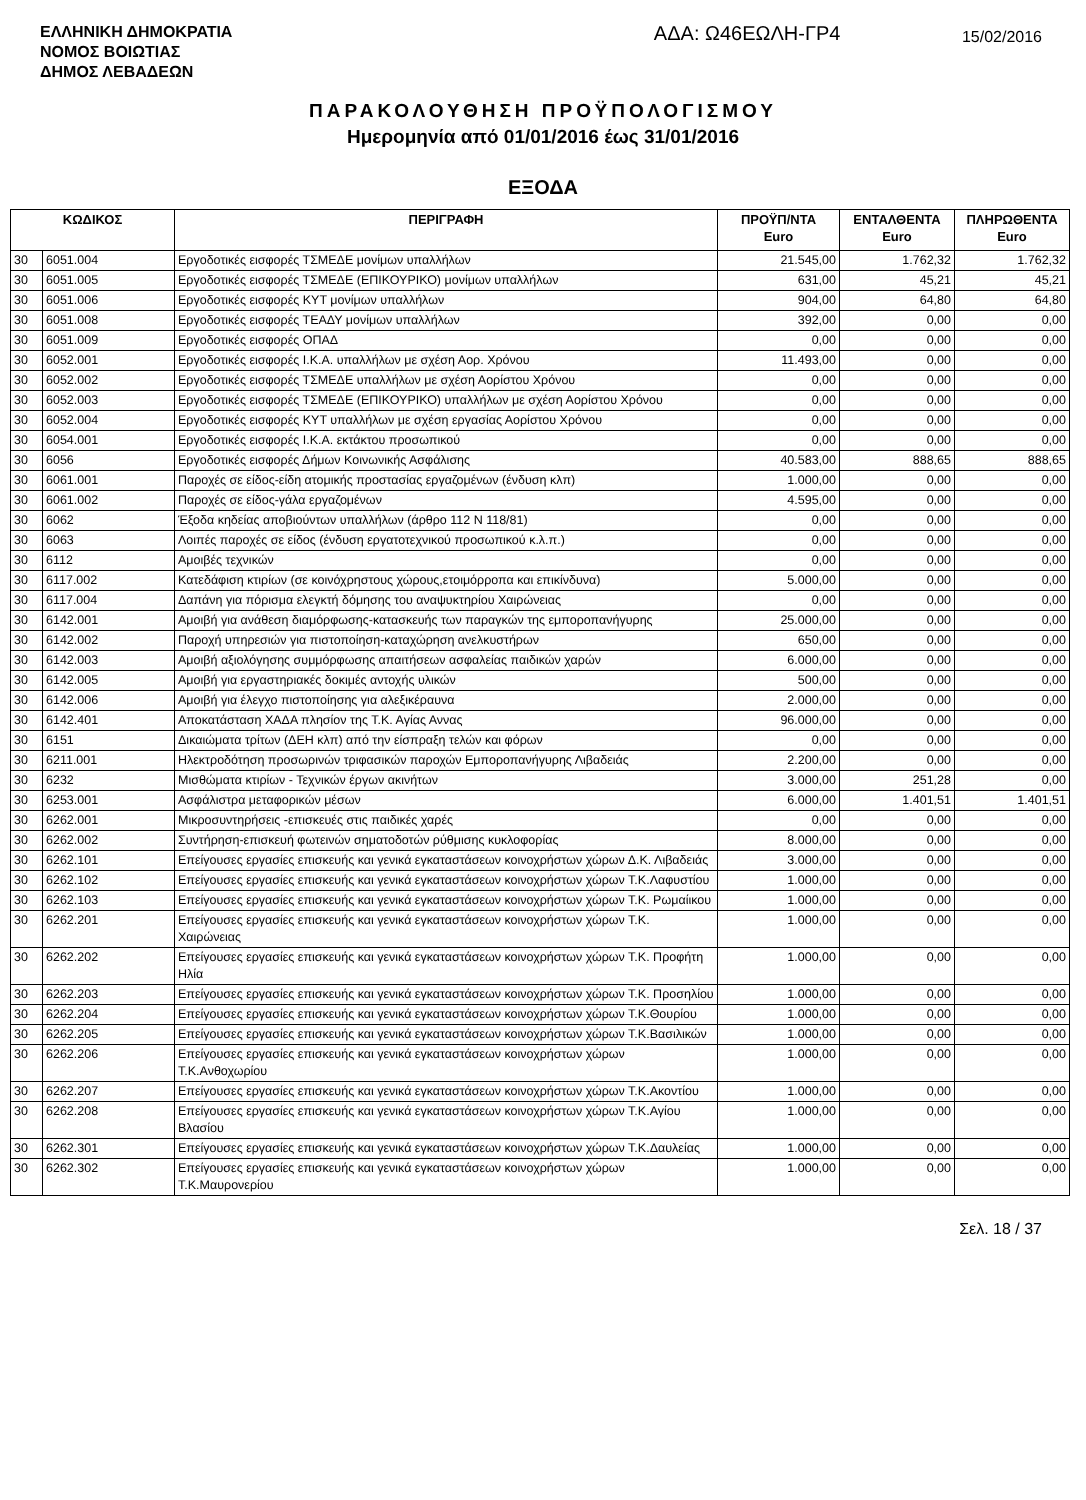ΕΛΛΗΝΙΚΗ ΔΗΜΟΚΡΑΤΙΑ
ΝΟΜΟΣ ΒΟΙΩΤΙΑΣ
ΔΗΜΟΣ ΛΕΒΑΔΕΩΝ
ΑΔΑ: Ω46ΕΩΛΗ-ΓΡ4
15/02/2016
ΠΑΡΑΚΟΛΟΥΘΗΣΗ ΠΡΟΫΠΟΛΟΓΙΣΜΟΥ
Ημερομηνία από 01/01/2016 έως 31/01/2016
ΕΞΟΔΑ
| ΚΩΔΙΚΟΣ | | ΠΕΡΙΓΡΑΦΗ | ΠΡΟΫΠ/ΝΤΑ Euro | ΕΝΤΑΛΘΕΝΤΑ Euro | ΠΛΗΡΩΘΕΝΤΑ Euro |
| --- | --- | --- | --- | --- | --- |
| 30 | 6051.004 | Εργοδοτικές εισφορές ΤΣΜΕΔΕ μονίμων υπαλλήλων | 21.545,00 | 1.762,32 | 1.762,32 |
| 30 | 6051.005 | Εργοδοτικές εισφορές ΤΣΜΕΔΕ (ΕΠΙΚΟΥΡΙΚΟ) μονίμων υπαλλήλων | 631,00 | 45,21 | 45,21 |
| 30 | 6051.006 | Εργοδοτικές εισφορές ΚΥΤ μονίμων υπαλλήλων | 904,00 | 64,80 | 64,80 |
| 30 | 6051.008 | Εργοδοτικές εισφορές ΤΕΑΔΥ μονίμων υπαλλήλων | 392,00 | 0,00 | 0,00 |
| 30 | 6051.009 | Εργοδοτικές εισφορές ΟΠΑΔ | 0,00 | 0,00 | 0,00 |
| 30 | 6052.001 | Εργοδοτικές εισφορές Ι.Κ.Α. υπαλλήλων με σχέση Αορ. Χρόνου | 11.493,00 | 0,00 | 0,00 |
| 30 | 6052.002 | Εργοδοτικές εισφορές ΤΣΜΕΔΕ υπαλλήλων με σχέση Αορίστου Χρόνου | 0,00 | 0,00 | 0,00 |
| 30 | 6052.003 | Εργοδοτικές εισφορές ΤΣΜΕΔΕ (ΕΠΙΚΟΥΡΙΚΟ) υπαλλήλων με σχέση Αορίστου Χρόνου | 0,00 | 0,00 | 0,00 |
| 30 | 6052.004 | Εργοδοτικές εισφορές ΚΥΤ υπαλλήλων με σχέση εργασίας Αορίστου Χρόνου | 0,00 | 0,00 | 0,00 |
| 30 | 6054.001 | Εργοδοτικές εισφορές Ι.Κ.Α. εκτάκτου προσωπικού | 0,00 | 0,00 | 0,00 |
| 30 | 6056 | Εργοδοτικές εισφορές Δήμων Κοινωνικής Ασφάλισης | 40.583,00 | 888,65 | 888,65 |
| 30 | 6061.001 | Παροχές σε είδος-είδη ατομικής προστασίας εργαζομένων (ένδυση κλπ) | 1.000,00 | 0,00 | 0,00 |
| 30 | 6061.002 | Παροχές σε είδος-γάλα εργαζομένων | 4.595,00 | 0,00 | 0,00 |
| 30 | 6062 | Έξοδα κηδείας αποβιούντων υπαλλήλων (άρθρο 112 Ν 118/81) | 0,00 | 0,00 | 0,00 |
| 30 | 6063 | Λοιπές παροχές σε είδος (ένδυση εργατοτεχνικού προσωπικού κ.λ.π.) | 0,00 | 0,00 | 0,00 |
| 30 | 6112 | Αμοιβές τεχνικών | 0,00 | 0,00 | 0,00 |
| 30 | 6117.002 | Κατεδάφιση κτιρίων (σε κοινόχρηστους χώρους,ετοιμόρροπα και επικίνδυνα) | 5.000,00 | 0,00 | 0,00 |
| 30 | 6117.004 | Δαπάνη για πόρισμα ελεγκτή δόμησης του αναψυκτηρίου Χαιρώνειας | 0,00 | 0,00 | 0,00 |
| 30 | 6142.001 | Αμοιβή για ανάθεση διαμόρφωσης-κατασκευής των παραγκών της εμποροπανήγυρης | 25.000,00 | 0,00 | 0,00 |
| 30 | 6142.002 | Παροχή υπηρεσιών για πιστοποίηση-καταχώρηση ανελκυστήρων | 650,00 | 0,00 | 0,00 |
| 30 | 6142.003 | Αμοιβή αξιολόγησης συμμόρφωσης απαιτήσεων ασφαλείας παιδικών χαρών | 6.000,00 | 0,00 | 0,00 |
| 30 | 6142.005 | Αμοιβή για εργαστηριακές δοκιμές αντοχής υλικών | 500,00 | 0,00 | 0,00 |
| 30 | 6142.006 | Αμοιβή για έλεγχο πιστοποίησης για αλεξικέραυνα | 2.000,00 | 0,00 | 0,00 |
| 30 | 6142.401 | Αποκατάσταση ΧΑΔΑ πλησίον της Τ.Κ. Αγίας Αννας | 96.000,00 | 0,00 | 0,00 |
| 30 | 6151 | Δικαιώματα τρίτων (ΔΕΗ κλπ) από την είσπραξη τελών και φόρων | 0,00 | 0,00 | 0,00 |
| 30 | 6211.001 | Ηλεκτροδότηση προσωρινών τριφασικών παροχών Εμποροπανήγυρης Λιβαδειάς | 2.200,00 | 0,00 | 0,00 |
| 30 | 6232 | Μισθώματα κτιρίων - Τεχνικών έργων ακινήτων | 3.000,00 | 251,28 | 0,00 |
| 30 | 6253.001 | Ασφάλιστρα μεταφορικών μέσων | 6.000,00 | 1.401,51 | 1.401,51 |
| 30 | 6262.001 | Μικροσυντηρήσεις -επισκευές στις παιδικές χαρές | 0,00 | 0,00 | 0,00 |
| 30 | 6262.002 | Συντήρηση-επισκευή φωτεινών σηματοδοτών ρύθμισης κυκλοφορίας | 8.000,00 | 0,00 | 0,00 |
| 30 | 6262.101 | Επείγουσες εργασίες επισκευής και γενικά εγκαταστάσεων κοινοχρήστων χώρων Δ.Κ. Λιβαδειάς | 3.000,00 | 0,00 | 0,00 |
| 30 | 6262.102 | Επείγουσες εργασίες επισκευής και γενικά εγκαταστάσεων κοινοχρήστων χώρων Τ.Κ.Λαφυστίου | 1.000,00 | 0,00 | 0,00 |
| 30 | 6262.103 | Επείγουσες εργασίες επισκευής και γενικά εγκαταστάσεων κοινοχρήστων χώρων Τ.Κ. Ρωμαίικου | 1.000,00 | 0,00 | 0,00 |
| 30 | 6262.201 | Επείγουσες εργασίες επισκευής και γενικά εγκαταστάσεων κοινοχρήστων χώρων Τ.Κ. Χαιρώνειας | 1.000,00 | 0,00 | 0,00 |
| 30 | 6262.202 | Επείγουσες εργασίες επισκευής και γενικά εγκαταστάσεων κοινοχρήστων χώρων Τ.Κ. Προφήτη Ηλία | 1.000,00 | 0,00 | 0,00 |
| 30 | 6262.203 | Επείγουσες εργασίες επισκευής και γενικά εγκαταστάσεων κοινοχρήστων χώρων Τ.Κ. Προσηλίου | 1.000,00 | 0,00 | 0,00 |
| 30 | 6262.204 | Επείγουσες εργασίες επισκευής και γενικά εγκαταστάσεων κοινοχρήστων χώρων Τ.Κ.Θουρίου | 1.000,00 | 0,00 | 0,00 |
| 30 | 6262.205 | Επείγουσες εργασίες επισκευής και γενικά εγκαταστάσεων κοινοχρήστων χώρων Τ.Κ.Βασιλικών | 1.000,00 | 0,00 | 0,00 |
| 30 | 6262.206 | Επείγουσες εργασίες επισκευής και γενικά εγκαταστάσεων κοινοχρήστων χώρων Τ.Κ.Ανθοχωρίου | 1.000,00 | 0,00 | 0,00 |
| 30 | 6262.207 | Επείγουσες εργασίες επισκευής και γενικά εγκαταστάσεων κοινοχρήστων χώρων Τ.Κ.Ακοντίου | 1.000,00 | 0,00 | 0,00 |
| 30 | 6262.208 | Επείγουσες εργασίες επισκευής και γενικά εγκαταστάσεων κοινοχρήστων χώρων Τ.Κ.Αγίου Βλασίου | 1.000,00 | 0,00 | 0,00 |
| 30 | 6262.301 | Επείγουσες εργασίες επισκευής και γενικά εγκαταστάσεων κοινοχρήστων χώρων Τ.Κ.Δαυλείας | 1.000,00 | 0,00 | 0,00 |
| 30 | 6262.302 | Επείγουσες εργασίες επισκευής και γενικά εγκαταστάσεων κοινοχρήστων χώρων Τ.Κ.Μαυρονερίου | 1.000,00 | 0,00 | 0,00 |
Σελ. 18 / 37